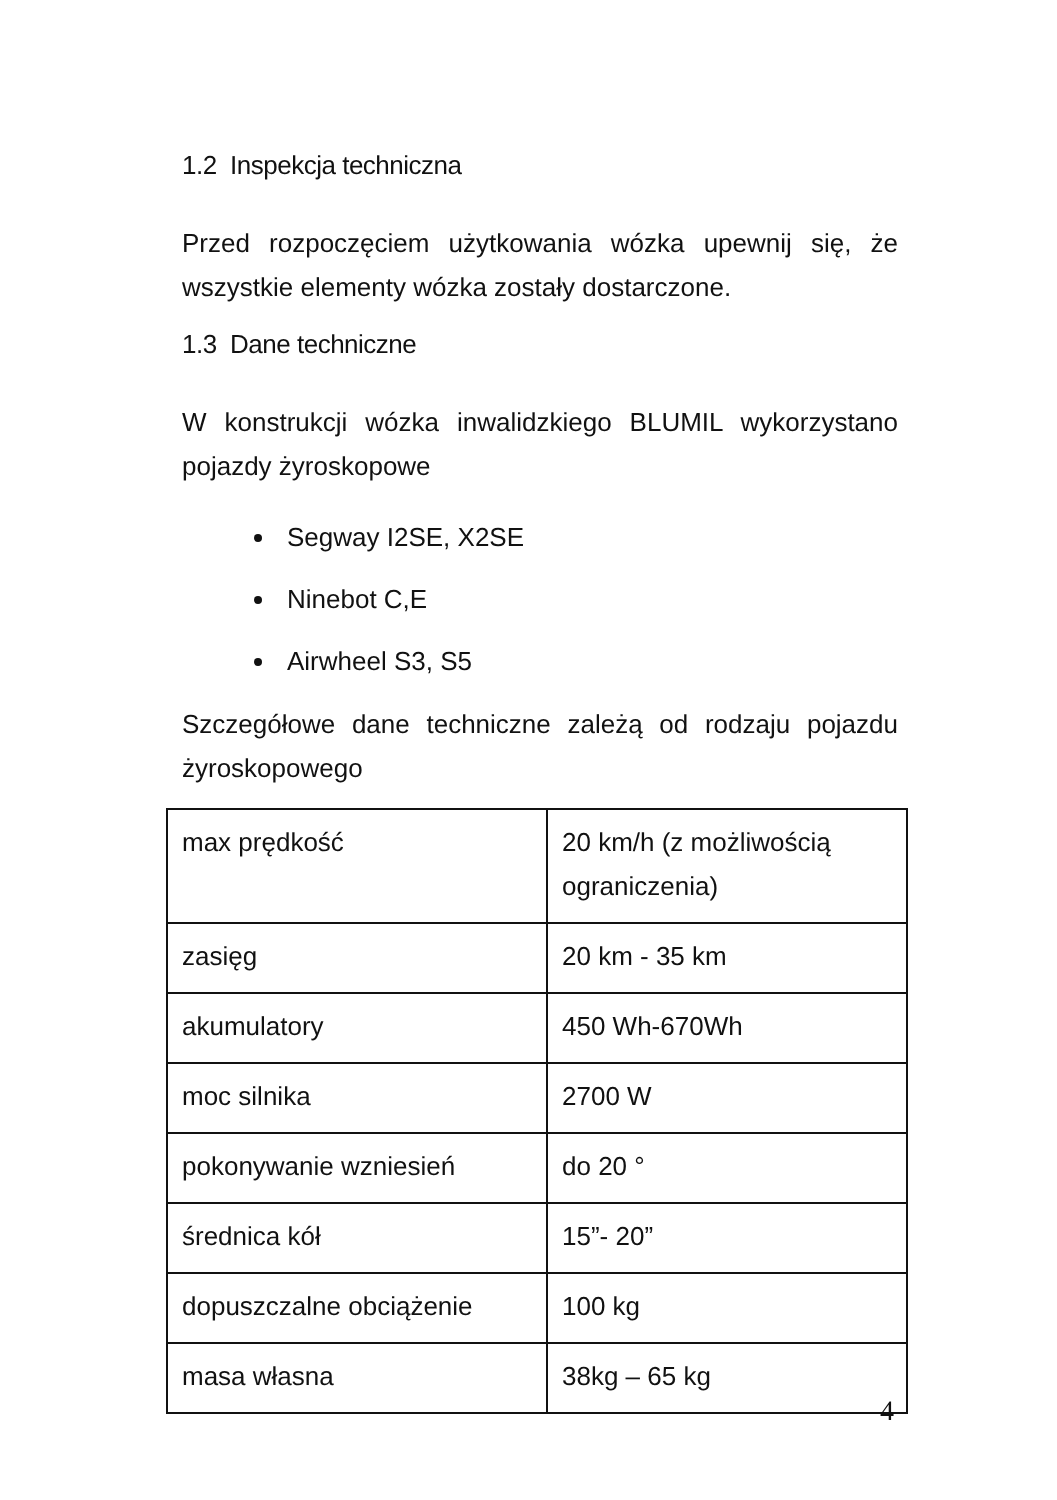1.2 Inspekcja techniczna
Przed rozpoczęciem użytkowania wózka upewnij się, że wszystkie elementy wózka zostały dostarczone.
1.3 Dane techniczne
W konstrukcji wózka inwalidzkiego BLUMIL wykorzystano pojazdy żyroskopowe
Segway I2SE, X2SE
Ninebot C,E
Airwheel S3, S5
Szczegółowe dane techniczne zależą od rodzaju pojazdu żyroskopowego
| max prędkość | 20 km/h (z możliwością ograniczenia) |
| zasięg | 20 km - 35 km |
| akumulatory | 450 Wh-670Wh |
| moc silnika | 2700 W |
| pokonywanie wzniesień | do 20 ° |
| średnica kół | 15”- 20” |
| dopuszczalne obciążenie | 100 kg |
| masa własna | 38kg – 65 kg |
4